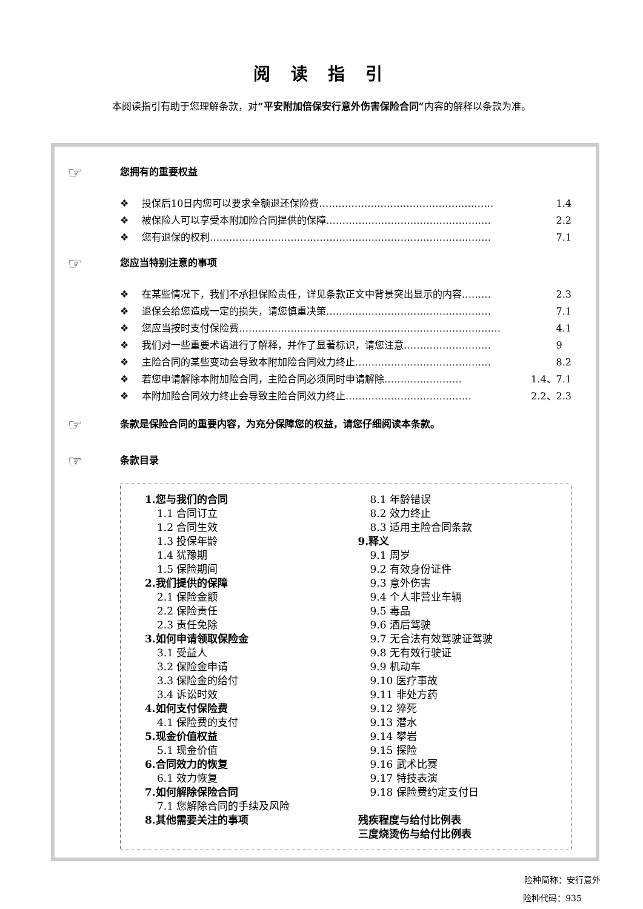阅 读 指 引
本阅读指引有助于您理解条款，对“平安附加倍保安行意外伤害保险合同”内容的解释以条款为准。
☞ 您拥有的重要权益
❖ 投保后10日内您可以要求全额退还保险费……………………………………………… 1.4
❖ 被保险人可以享受本附加险合同提供的保障…………………………………………… 2.2
❖ 您有退保的权利…………………………………………………………………………… 7.1
☞ 您应当特别注意的事项
❖ 在某些情况下，我们不承担保险责任，详见条款正文中背景突出显示的内容……… 2.3
❖ 退保会给您造成一定的损失，请您慎重决策…………………………………………… 7.1
❖ 您应当按时支付保险费……………………………………………………………………… 4.1
❖ 我们对一些重要术语进行了解释，并作了显著标识，请您注意……………………… 9
❖ 主险合同的某些变动会导致本附加险合同效力终止…………………………………… 8.2
❖ 若您申请解除本附加险合同，主险合同必须同时申请解除…………………… 1.4、7.1
❖ 本附加险合同效力终止会导致主险合同效力终止………………………………… 2.2、2.3
☞ 条款是保险合同的重要内容，为充分保障您的权益，请您仔细阅读本条款。
☞ 条款目录
1.您与我们的合同
1.1 合同订立
1.2 合同生效
1.3 投保年龄
1.4 犹豫期
1.5 保险期间
2.我们提供的保障
2.1 保险金额
2.2 保险责任
2.3 责任免除
3.如何申请领取保险金
3.1 受益人
3.2 保险金申请
3.3 保险金的给付
3.4 诉讼时效
4.如何支付保险费
4.1 保险费的支付
5.现金价值权益
5.1 现金价值
6.合同效力的恢复
6.1 效力恢复
7.如何解除保险合同
7.1 您解除合同的手续及风险
8.其他需要关注的事项
8.1 年龄错误
8.2 效力终止
8.3 适用主险合同条款
9.释义
9.1 周岁
9.2 有效身份证件
9.3 意外伤害
9.4 个人非营业车辆
9.5 毒品
9.6 酒后驾驶
9.7 无合法有效驾驶证驾驶
9.8 无有效行驶证
9.9 机动车
9.10 医疗事故
9.11 非处方药
9.12 猝死
9.13 潜水
9.14 攀岩
9.15 探险
9.16 武术比赛
9.17 特技表演
9.18 保险费约定支付日
残疾程度与给付比例表
三度烧烫伤与给付比例表
险种简称：安行意外
险种代码：935